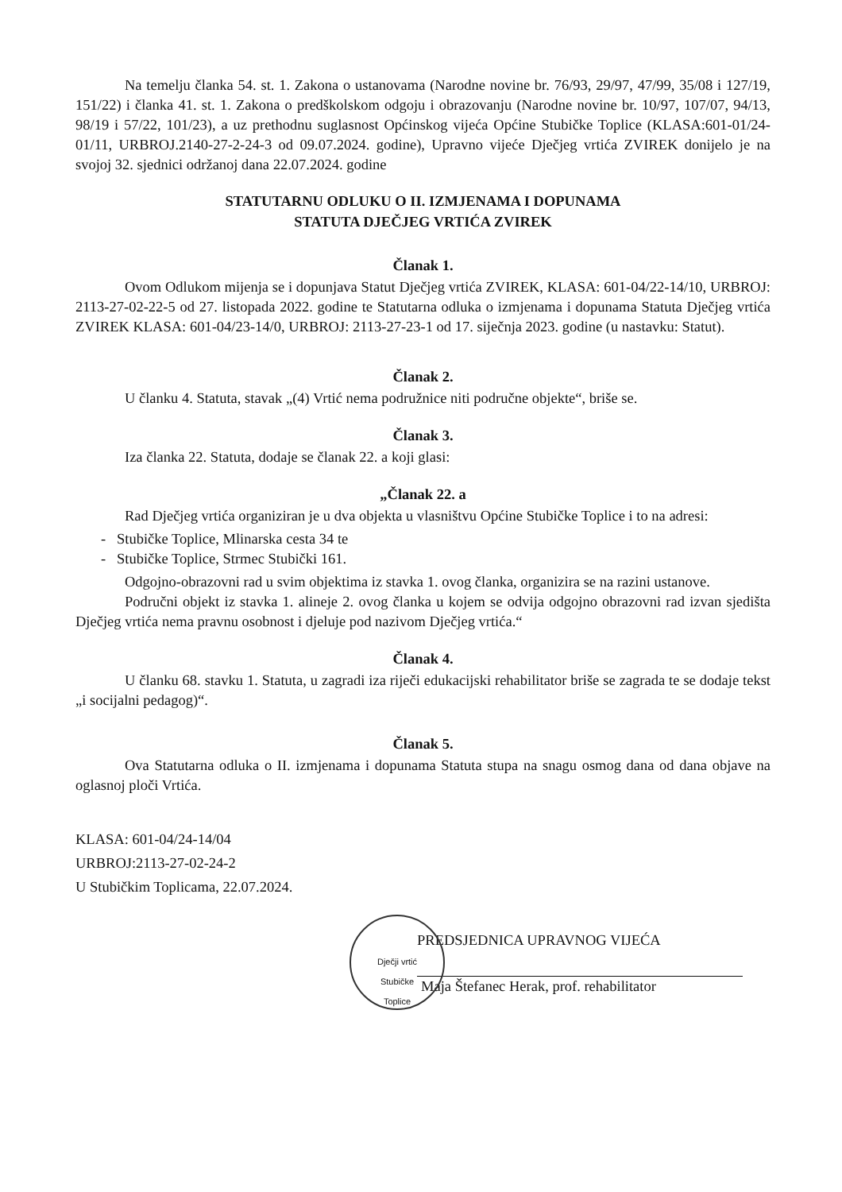Na temelju članka 54. st. 1. Zakona o ustanovama (Narodne novine br. 76/93, 29/97, 47/99, 35/08 i 127/19, 151/22) i članka 41. st. 1. Zakona o predškolskom odgoju i obrazovanju (Narodne novine br. 10/97, 107/07, 94/13, 98/19 i 57/22, 101/23), a uz prethodnu suglasnost Općinskog vijeća Općine Stubičke Toplice (KLASA:601-01/24-01/11, URBROJ.2140-27-2-24-3 od 09.07.2024. godine), Upravno vijeće Dječjeg vrtića ZVIREK donijelo je na svojoj 32. sjednici održanoj dana 22.07.2024. godine
STATUTARNU ODLUKU O II. IZMJENAMA I DOPUNAMA
STATUTA DJEČJEG VRTIĆA ZVIREK
Članak 1.
Ovom Odlukom mijenja se i dopunjava Statut Dječjeg vrtića ZVIREK, KLASA: 601-04/22-14/10, URBROJ: 2113-27-02-22-5 od 27. listopada 2022. godine te Statutarna odluka o izmjenama i dopunama Statuta Dječjeg vrtića ZVIREK KLASA: 601-04/23-14/0, URBROJ: 2113-27-23-1 od 17. siječnja 2023. godine (u nastavku: Statut).
Članak 2.
U članku 4. Statuta, stavak „(4) Vrtić nema podružnice niti područne objekte“, briše se.
Članak 3.
Iza članka 22. Statuta, dodaje se članak 22. a koji glasi:
„Članak 22. a
Rad Dječjeg vrtića organiziran je u dva objekta u vlasništvu Općine Stubičke Toplice i to na adresi:
- Stubičke Toplice, Mlinarska cesta 34 te
- Stubičke Toplice, Strmec Stubički 161.
Odgojno-obrazovni rad u svim objektima iz stavka 1. ovog članka, organizira se na razini ustanove.
Područni objekt iz stavka 1. alineje 2. ovog članka u kojem se odvija odgojno obrazovni rad izvan sjedišta Dječjeg vrtića nema pravnu osobnost i djeluje pod nazivom Dječjeg vrtića.“
Članak 4.
U članku 68. stavku 1. Statuta, u zagradi iza riječi edukacijski rehabilitator briše se zagrada te se dodaje tekst „i socijalni pedagog)“.
Članak 5.
Ova Statutarna odluka o II. izmjenama i dopunama Statuta stupa na snagu osmog dana od dana objave na oglasnoj ploči Vrtića.
KLASA: 601-04/24-14/04
URBROJ:2113-27-02-24-2
U Stubičkim Toplicama, 22.07.2024.
Dječji vrtić
Stubičke
Toplice
PREDSJEDNICA UPRAVNOG VIJEĆA
Maja Štefanec Herak, prof. rehabilitator